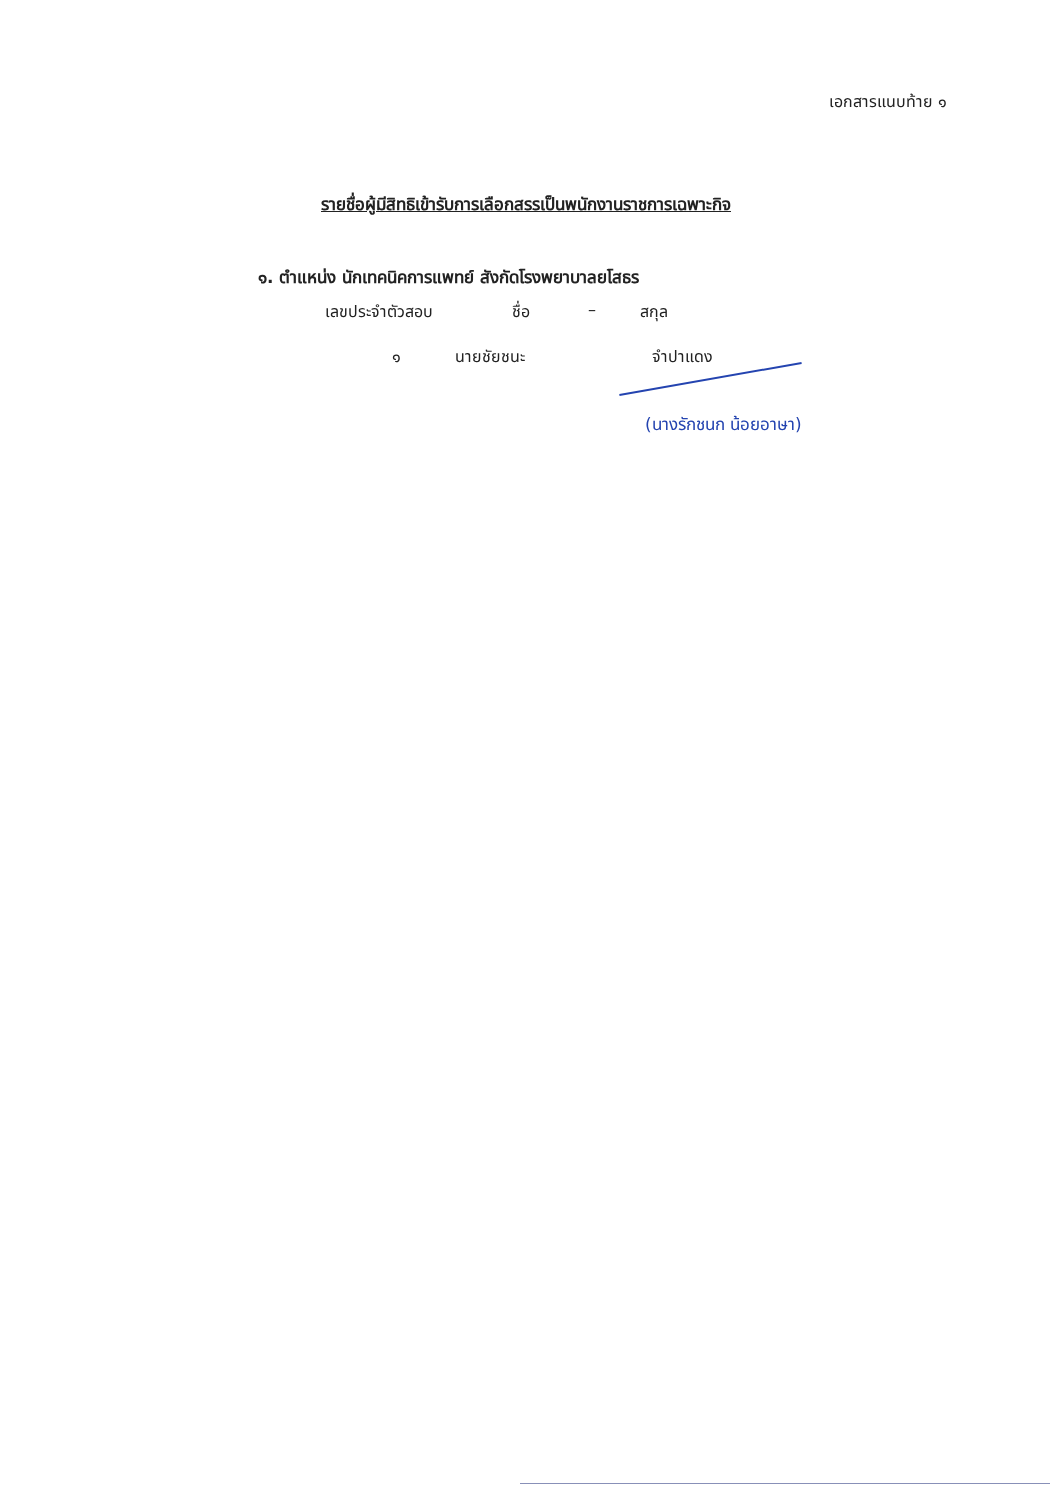เอกสารแนบท้าย ๑
รายชื่อผู้มีสิทธิเข้ารับการเลือกสรรเป็นพนักงานราชการเฉพาะกิจ
๑. ตำแหน่ง นักเทคนิคการแพทย์ สังกัดโรงพยาบาลยโสธร
เลขประจำตัวสอบ ชื่อ – สกุล
๑ นายชัยชนะ จำปาแดง
(นางรักชนก น้อยอาษา)